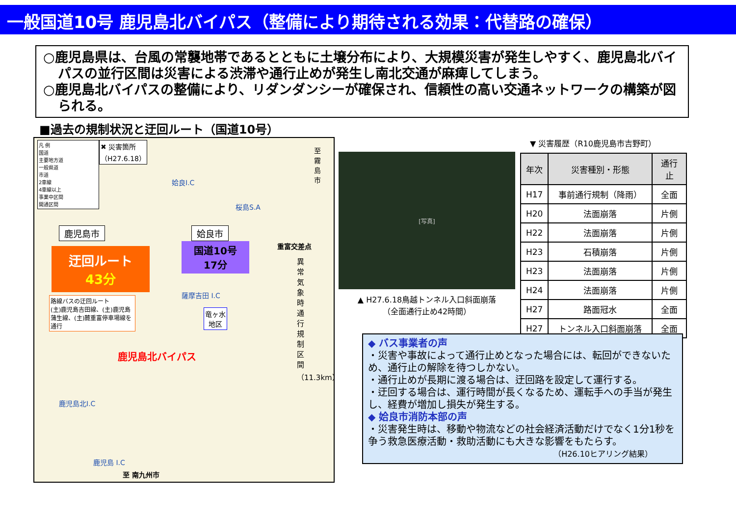一般国道10号 鹿児島北バイパス（整備により期待される効果：代替路の確保）
○鹿児島県は、台風の常襲地帯であるとともに土壌分布により、大規模災害が発生しやすく、鹿児島北バイパスの並行区間は災害による渋滞や通行止めが発生し南北交通が麻痺してしまう。
○鹿児島北バイパスの整備により、リダンダンシーが確保され、信頼性の高い交通ネットワークの構築が図られる。
■過去の規制状況と迂回ルート（国道10号）
凡 例
国道
主要地方道
一般県道
市道
2車線
4車線以上
事業中区間
開通区間
✖ 災害箇所
（H27.6.18）
姶良I.C
桜島S.A
至 霧島市
鹿児島市 姶良市
重富交差点
迂回ルート
43分
国道10号
17分
路線バスの迂回ルート
(主)鹿児島吉田線、(主)鹿児島蒲生線、(主)麓重富停車場線を通行
薩摩吉田 I.C
竜ヶ水
地区
鹿児島北バイパス
鹿児島北I.C
鹿児島 I.C
至 南九州市
異常気象時通行規制区間（11.3km）
[写真]
▲ H27.6.18鳥越トンネル入口斜面崩落
（全面通行止め42時間）
▼ 災害履歴（R10鹿児島市吉野町）
| 年次 | 災害種別・形態 | 通行止 |
| --- | --- | --- |
| H17 | 事前通行規制（降雨） | 全面 |
| H20 | 法面崩落 | 片側 |
| H22 | 法面崩落 | 片側 |
| H23 | 石積崩落 | 片側 |
| H23 | 法面崩落 | 片側 |
| H24 | 法面崩落 | 片側 |
| H27 | 路面冠水 | 全面 |
| H27 | トンネル入口斜面崩落 | 全面 |
◆ バス事業者の声
・災害や事故によって通行止めとなった場合には、転回ができないため、通行止の解除を待つしかない。
・通行止めが長期に渡る場合は、迂回路を設定して運行する。
・迂回する場合は、運行時間が長くなるため、運転手への手当が発生し、経費が増加し損失が発生する。
◆ 姶良市消防本部の声
・災害発生時は、移動や物流などの社会経済活動だけでなく1分1秒を争う救急医療活動・救助活動にも大きな影響をもたらす。
（H26.10ヒアリング結果）